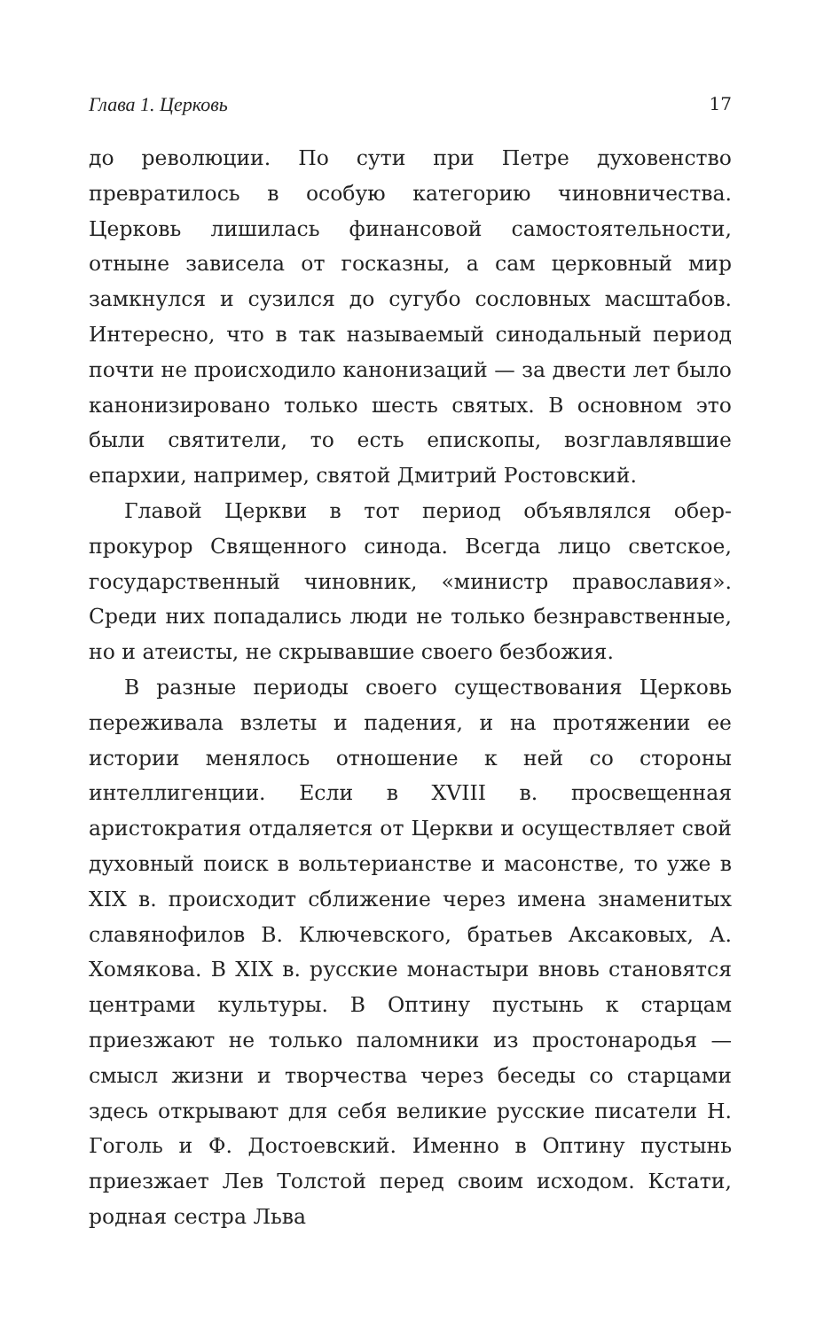Глава 1. Церковь 17
до революции. По сути при Петре духовенство превратилось в особую категорию чиновничества. Церковь лишилась финансовой самостоятельности, отныне зависела от госказны, а сам церковный мир замкнулся и сузился до сугубо сословных масштабов. Интересно, что в так называемый синодальный период почти не происходило канонизаций — за двести лет было канонизировано только шесть святых. В основном это были святители, то есть епископы, возглавлявшие епархии, например, святой Дмитрий Ростовский.
Главой Церкви в тот период объявлялся обер-прокурор Священного синода. Всегда лицо светское, государственный чиновник, «министр православия». Среди них попадались люди не только безнравственные, но и атеисты, не скрывавшие своего безбожия.
В разные периоды своего существования Церковь переживала взлеты и падения, и на протяжении ее истории менялось отношение к ней со стороны интеллигенции. Если в XVIII в. просвещенная аристократия отдаляется от Церкви и осуществляет свой духовный поиск в вольтерианстве и масонстве, то уже в XIX в. происходит сближение через имена знаменитых славянофилов В. Ключевского, братьев Аксаковых, А. Хомякова. В XIX в. русские монастыри вновь становятся центрами культуры. В Оптину пустынь к старцам приезжают не только паломники из простонародья — смысл жизни и творчества через беседы со старцами здесь открывают для себя великие русские писатели Н. Гоголь и Ф. Достоевский. Именно в Оптину пустынь приезжает Лев Толстой перед своим исходом. Кстати, родная сестра Льва